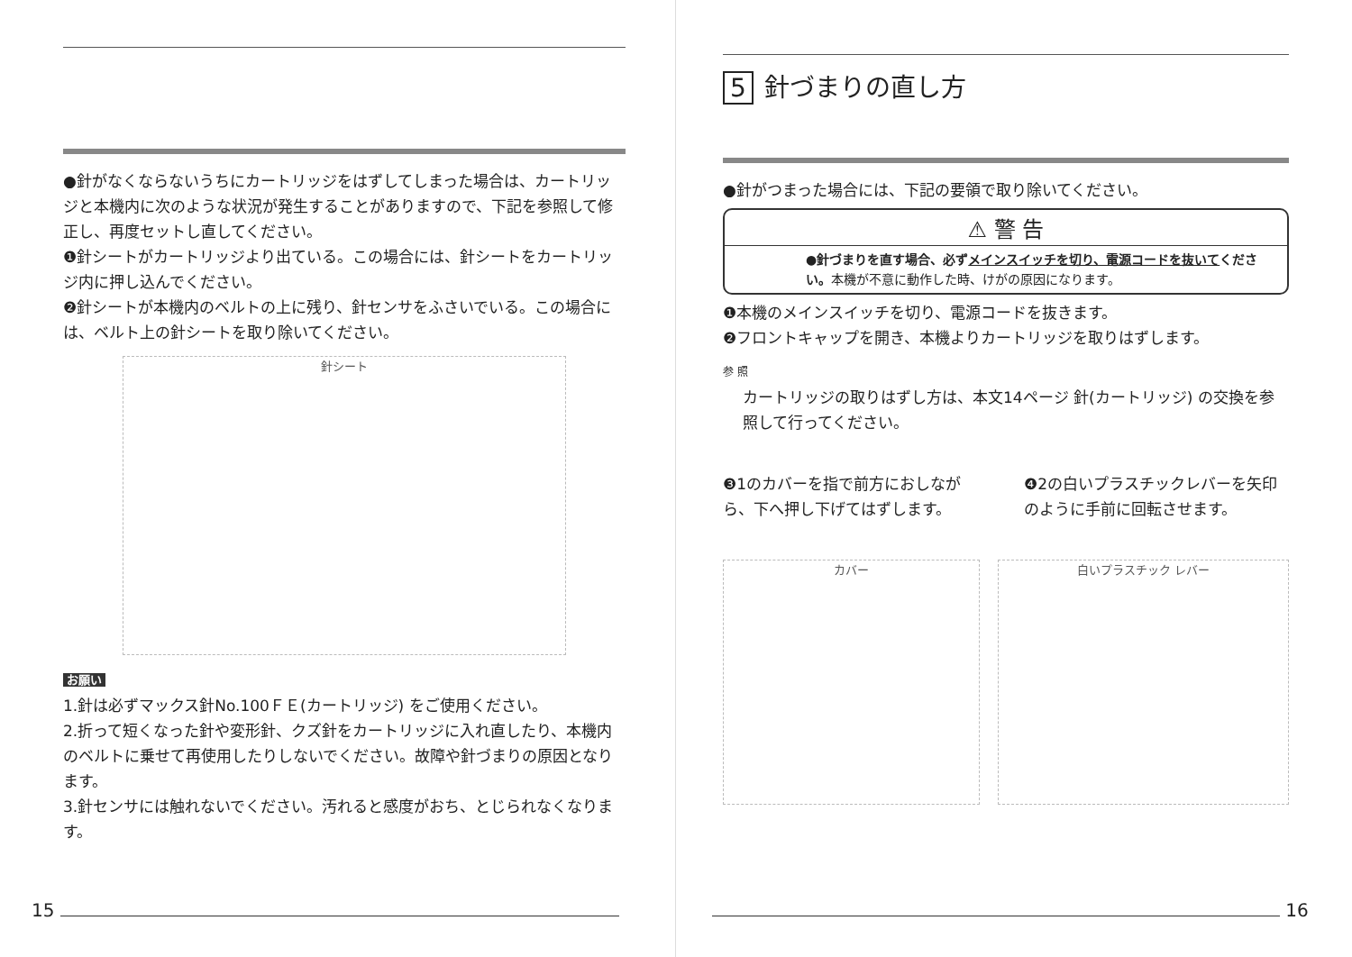●針がなくならないうちにカートリッジをはずしてしまった場合は、カートリッジと本機内に次のような状況が発生することがありますので、下記を参照して修正し、再度セットし直してください。
❶針シートがカートリッジより出ている。この場合には、針シートをカートリッジ内に押し込んでください。
❷針シートが本機内のベルトの上に残り、針センサをふさいでいる。この場合には、ベルト上の針シートを取り除いてください。
針シート
お願い
1.針は必ずマックス針No.100ＦＥ(カートリッジ) をご使用ください。
2.折って短くなった針や変形針、クズ針をカートリッジに入れ直したり、本機内のベルトに乗せて再使用したりしないでください。故障や針づまりの原因となります。
3.針センサには触れないでください。汚れると感度がおち、とじられなくなります。
15
5 針づまりの直し方
●針がつまった場合には、下記の要領で取り除いてください。
⚠ 警 告
●針づまりを直す場合、必ずメインスイッチを切り、電源コードを抜いてください。本機が不意に動作した時、けがの原因になります。
❶本機のメインスイッチを切り、電源コードを抜きます。
❷フロントキャップを開き、本機よりカートリッジを取りはずします。
参 照
カートリッジの取りはずし方は、本文14ページ 針(カートリッジ) の交換を参照して行ってください。
❸1のカバーを指で前方におしながら、下へ押し下げてはずします。
❹2の白いプラスチックレバーを矢印のように手前に回転させます。
カバー 白いプラスチック レバー
16